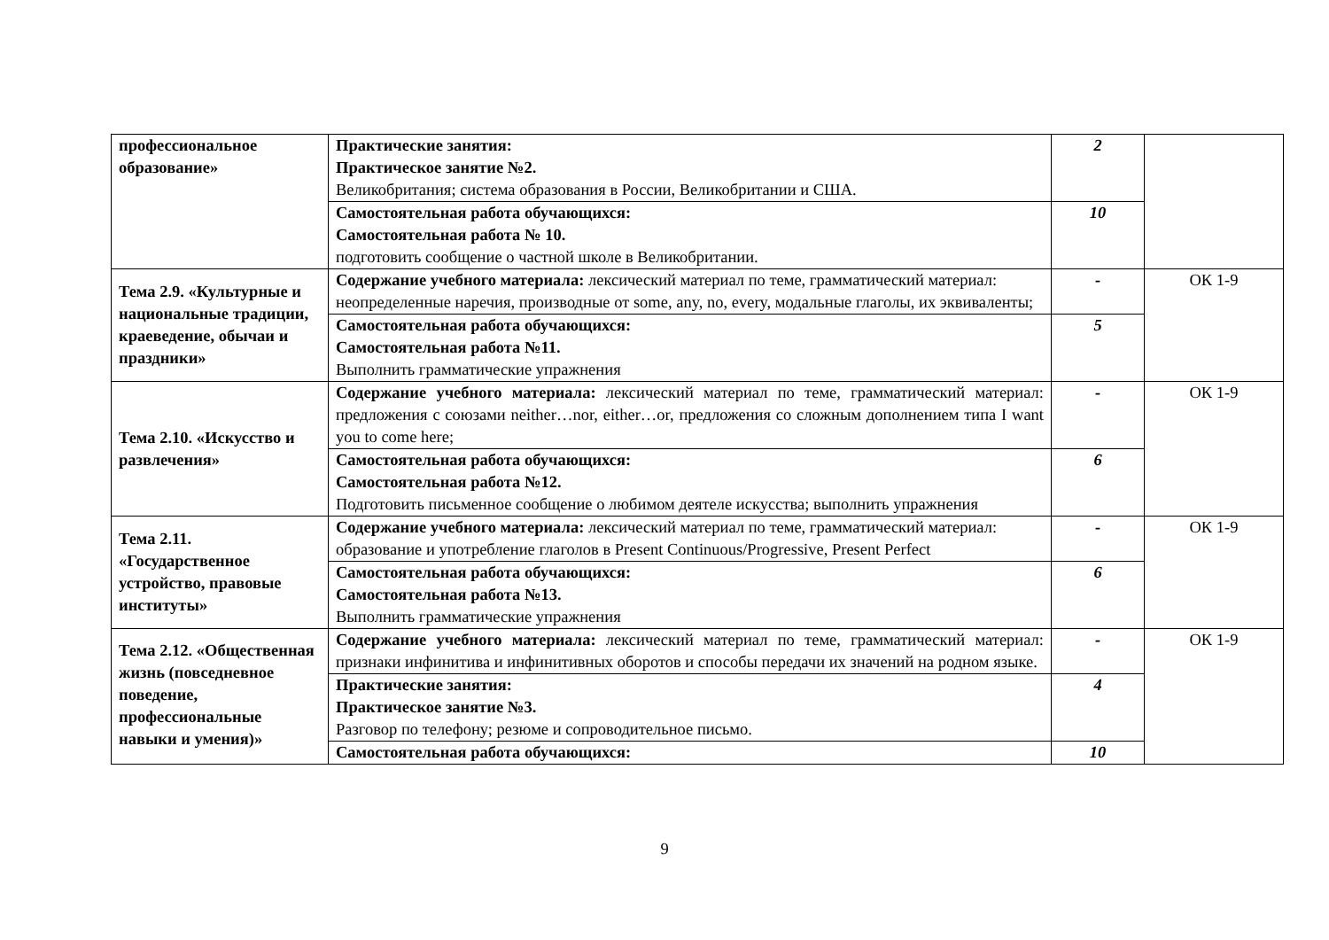| профессиональное образование» | Практические занятия: Практическое занятие №2. Великобритания; система образования в России, Великобритании и США. | 2 | |
| | Самостоятельная работа обучающихся: Самостоятельная работа № 10. подготовить сообщение о частной школе в Великобритании. | 10 | |
| Тема 2.9. «Культурные и национальные традиции, краеведение, обычаи и праздники» | Содержание учебного материала: лексический материал по теме, грамматический материал: неопределенные наречия, производные от some, any, no, every, модальные глаголы, их эквиваленты; | - | ОК 1-9 |
| | Самостоятельная работа обучающихся: Самостоятельная работа №11. Выполнить грамматические упражнения | 5 | |
| Тема 2.10. «Искусство и развлечения» | Содержание учебного материала: лексический материал по теме, грамматический материал: предложения с союзами neither…nor, either…or, предложения со сложным дополнением типа I want you to come here; | - | ОК 1-9 |
| | Самостоятельная работа обучающихся: Самостоятельная работа №12. Подготовить письменное сообщение о любимом деятеле искусства; выполнить упражнения | 6 | |
| Тема 2.11. «Государственное устройство, правовые институты» | Содержание учебного материала: лексический материал по теме, грамматический материал: образование и употребление глаголов в Present Continuous/Progressive, Present Perfect | - | ОК 1-9 |
| | Самостоятельная работа обучающихся: Самостоятельная работа №13. Выполнить грамматические упражнения | 6 | |
| Тема 2.12. «Общественная жизнь (повседневное поведение, профессиональные навыки и умения)» | Содержание учебного материала: лексический материал по теме, грамматический материал: признаки инфинитива и инфинитивных оборотов и способы передачи их значений на родном языке. | - | ОК 1-9 |
| | Практические занятия: Практическое занятие №3. Разговор по телефону; резюме и сопроводительное письмо. | 4 | |
| | Самостоятельная работа обучающихся: | 10 | |
9